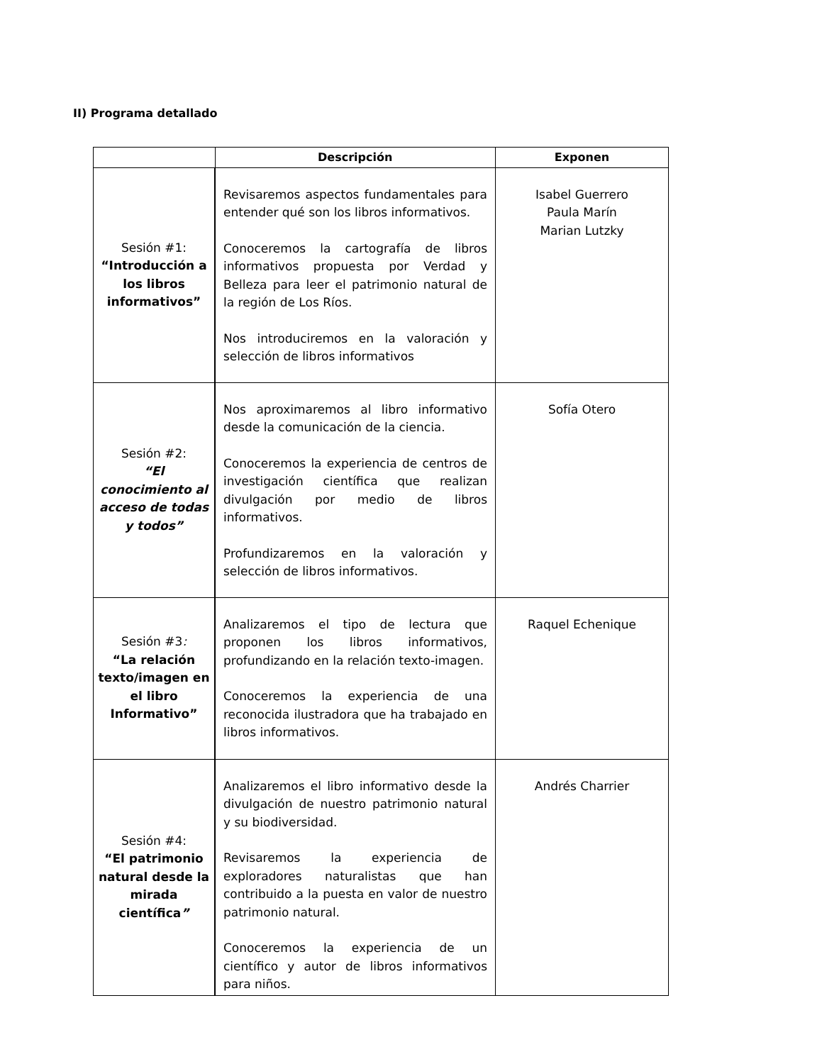II) Programa detallado
| | Descripción | Exponen |
| --- | --- | --- |
| Sesión #1: “Introducción a los libros informativos” | Revisaremos aspectos fundamentales para entender qué son los libros informativos. Conoceremos la cartografía de libros informativos propuesta por Verdad y Belleza para leer el patrimonio natural de la región de Los Ríos. Nos introduciremos en la valoración y selección de libros informativos | Isabel Guerrero Paula Marín Marian Lutzky |
| Sesión #2: “El conocimiento al acceso de todas y todos” | Nos aproximaremos al libro informativo desde la comunicación de la ciencia. Conoceremos la experiencia de centros de investigación científica que realizan divulgación por medio de libros informativos. Profundizaremos en la valoración y selección de libros informativos. | Sofía Otero |
| Sesión #3 : “La relación texto/imagen en el libro Informativo” | Analizaremos el tipo de lectura que proponen los libros informativos, profundizando en la relación texto-imagen. Conoceremos la experiencia de una reconocida ilustradora que ha trabajado en libros informativos. | Raquel Echenique |
| Sesión #4: “El patrimonio natural desde la mirada científica ” | Analizaremos el libro informativo desde la divulgación de nuestro patrimonio natural y su biodiversidad. Revisaremos la experiencia de exploradores naturalistas que han contribuido a la puesta en valor de nuestro patrimonio natural. Conoceremos la experiencia de un científico y autor de libros informativos para niños. | Andrés Charrier |